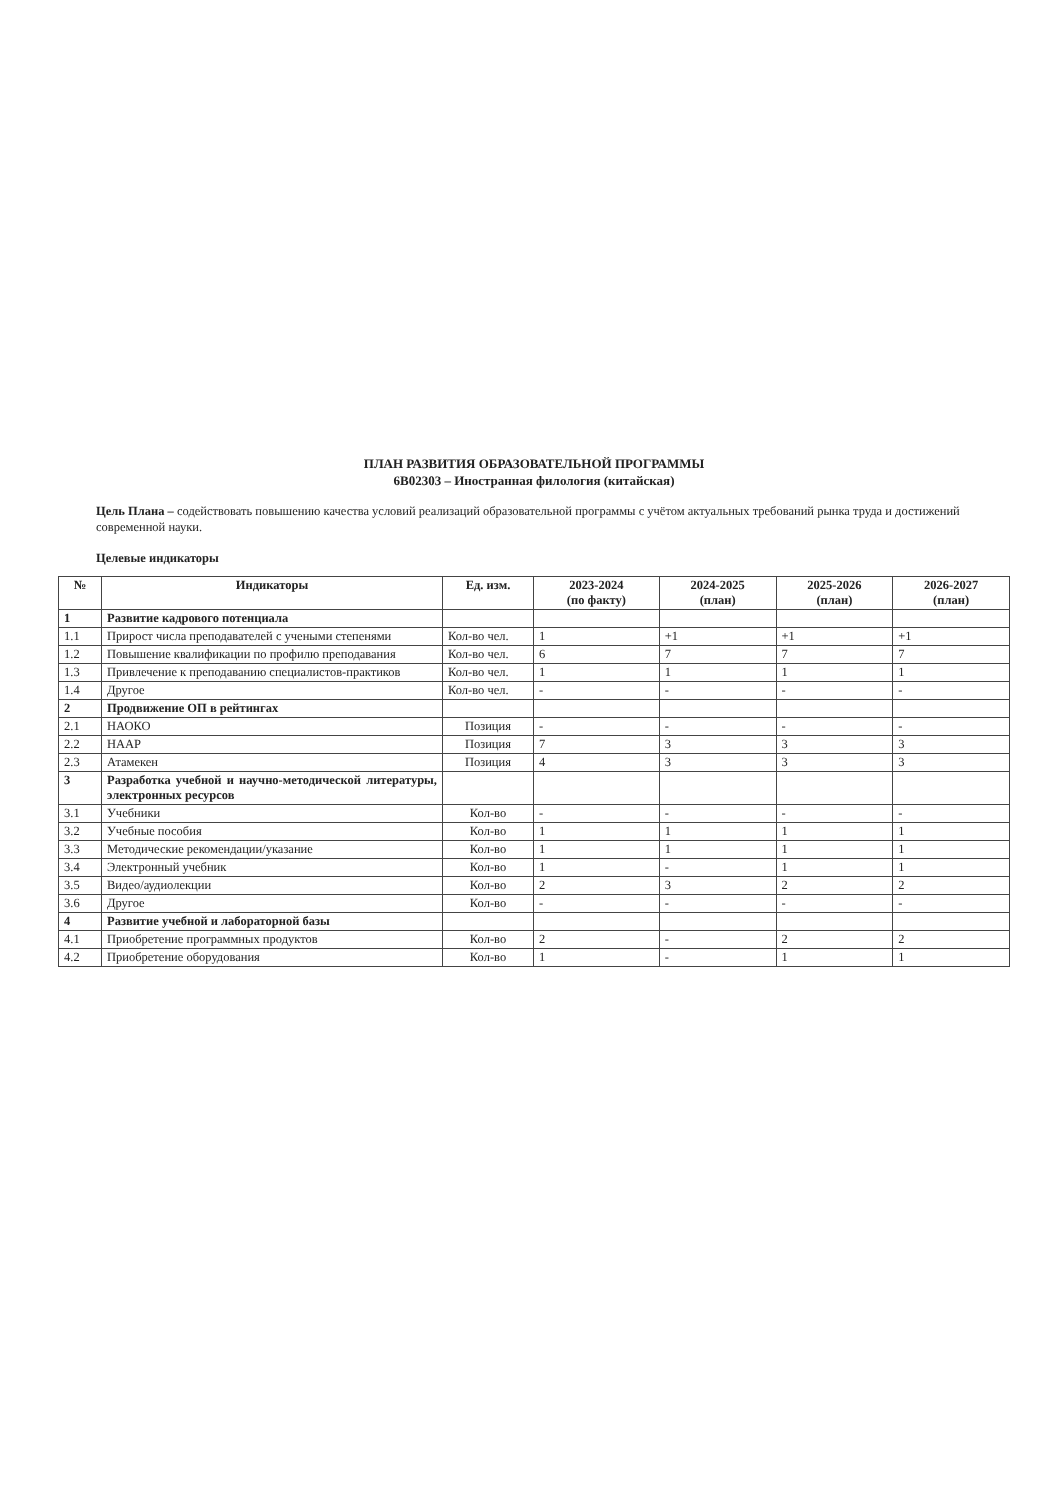ПЛАН РАЗВИТИЯ ОБРАЗОВАТЕЛЬНОЙ ПРОГРАММЫ
6В02303 – Иностранная филология (китайская)
Цель Плана – содействовать повышению качества условий реализаций образовательной программы с учётом актуальных требований рынка труда и достижений современной науки.
Целевые индикаторы
| № | Индикаторы | Ед. изм. | 2023-2024 (по факту) | 2024-2025 (план) | 2025-2026 (план) | 2026-2027 (план) |
| --- | --- | --- | --- | --- | --- | --- |
| 1 | Развитие кадрового потенциала | | | | | |
| 1.1 | Прирост числа преподавателей с учеными степенями | Кол-во чел. | 1 | +1 | +1 | +1 |
| 1.2 | Повышение квалификации по профилю преподавания | Кол-во чел. | 6 | 7 | 7 | 7 |
| 1.3 | Привлечение к преподаванию специалистов-практиков | Кол-во чел. | 1 | 1 | 1 | 1 |
| 1.4 | Другое | Кол-во чел. | - | - | - | - |
| 2 | Продвижение ОП в рейтингах | | | | | |
| 2.1 | НАОКО | Позиция | - | - | - | - |
| 2.2 | НААР | Позиция | 7 | 3 | 3 | 3 |
| 2.3 | Атамекен | Позиция | 4 | 3 | 3 | 3 |
| 3 | Разработка учебной и научно-методической литературы, электронных ресурсов | | | | | |
| 3.1 | Учебники | Кол-во | - | - | - | - |
| 3.2 | Учебные пособия | Кол-во | 1 | 1 | 1 | 1 |
| 3.3 | Методические рекомендации/указание | Кол-во | 1 | 1 | 1 | 1 |
| 3.4 | Электронный учебник | Кол-во | 1 | - | 1 | 1 |
| 3.5 | Видео/аудиолекции | Кол-во | 2 | 3 | 2 | 2 |
| 3.6 | Другое | Кол-во | - | - | - | - |
| 4 | Развитие учебной и лабораторной базы | | | | | |
| 4.1 | Приобретение программных продуктов | Кол-во | 2 | - | 2 | 2 |
| 4.2 | Приобретение оборудования | Кол-во | 1 | - | 1 | 1 |